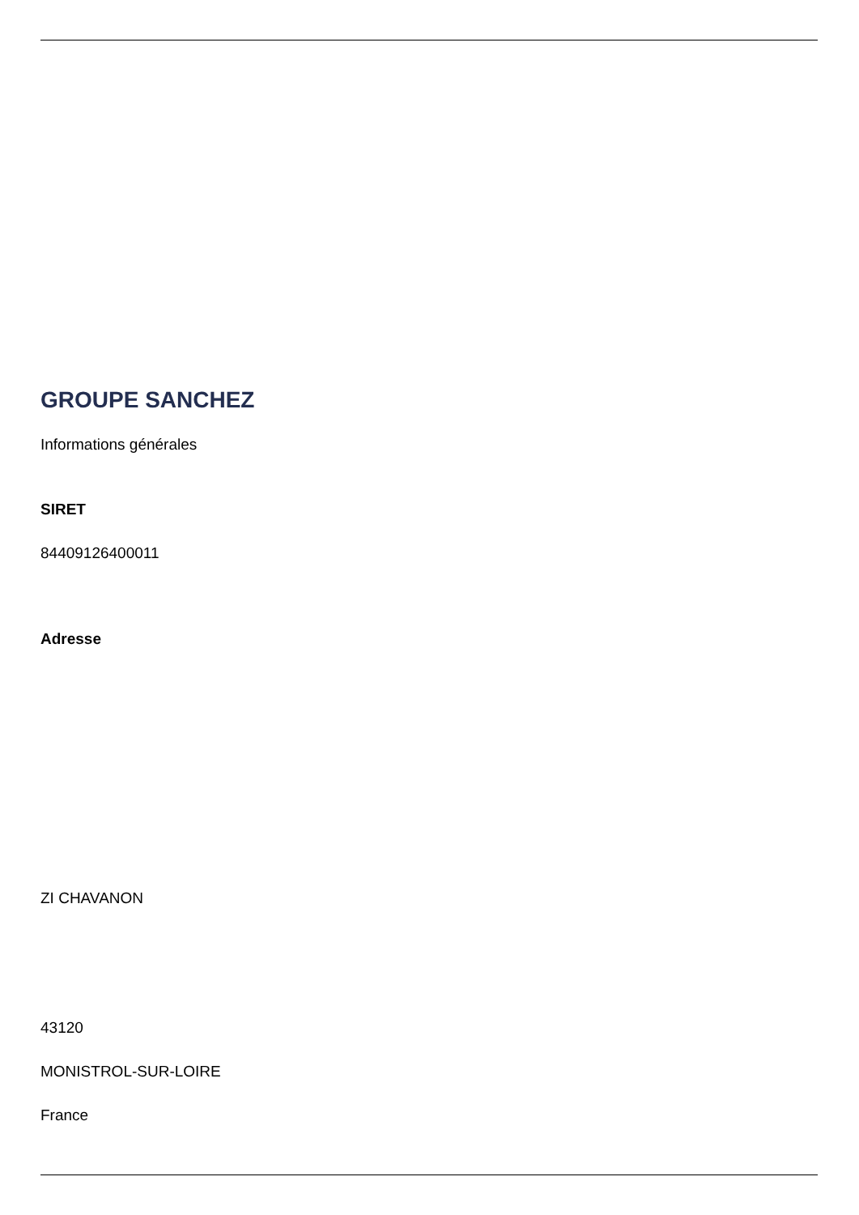GROUPE SANCHEZ
Informations générales
SIRET
84409126400011
Adresse
ZI CHAVANON
43120
MONISTROL-SUR-LOIRE
France